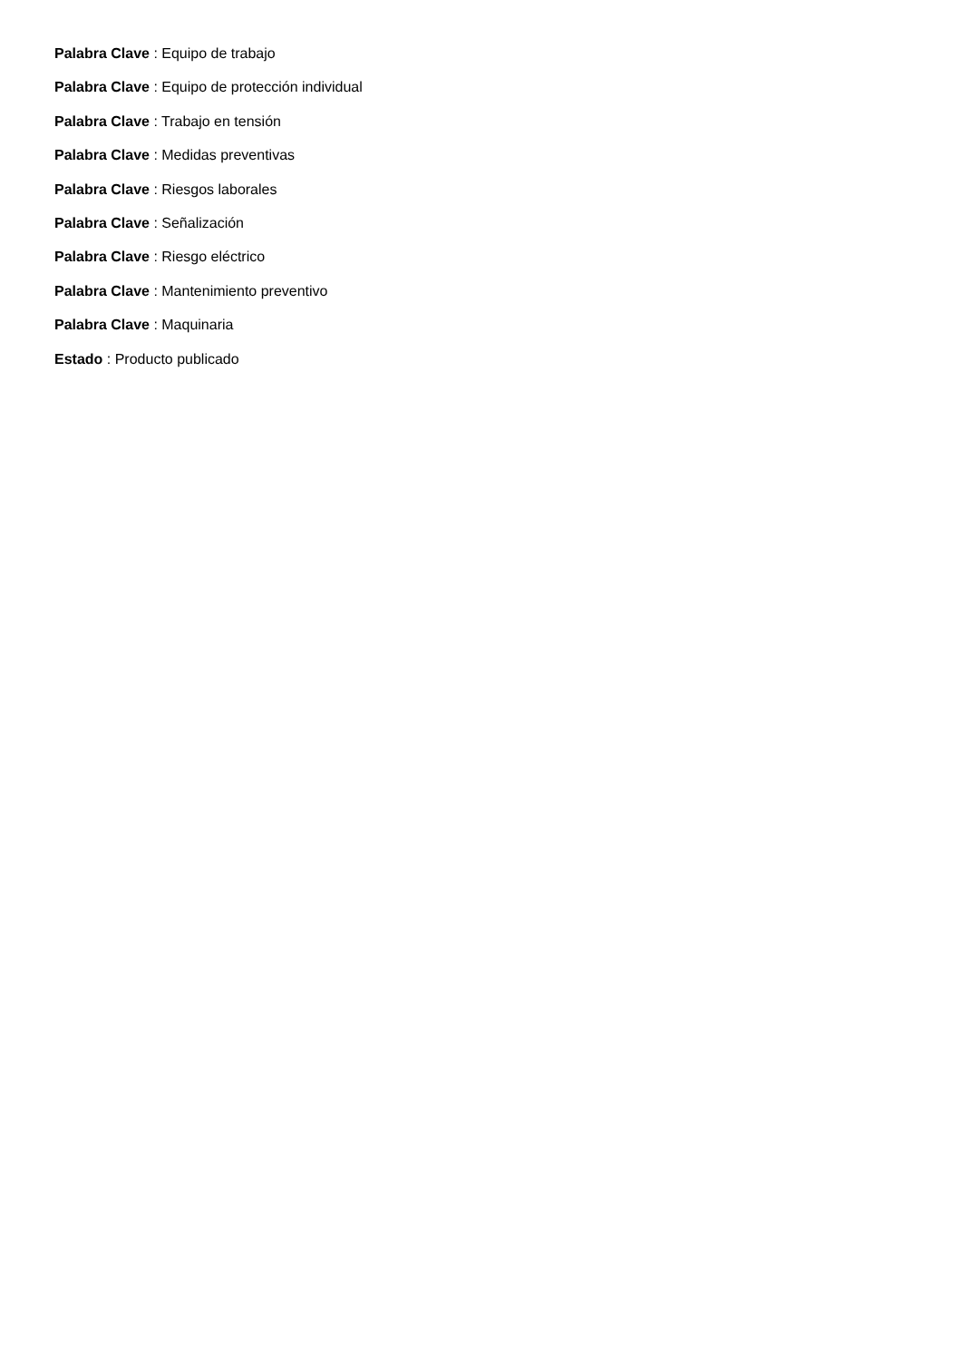Palabra Clave : Equipo de trabajo
Palabra Clave : Equipo de protección individual
Palabra Clave : Trabajo en tensión
Palabra Clave : Medidas preventivas
Palabra Clave : Riesgos laborales
Palabra Clave : Señalización
Palabra Clave : Riesgo eléctrico
Palabra Clave : Mantenimiento preventivo
Palabra Clave : Maquinaria
Estado : Producto publicado